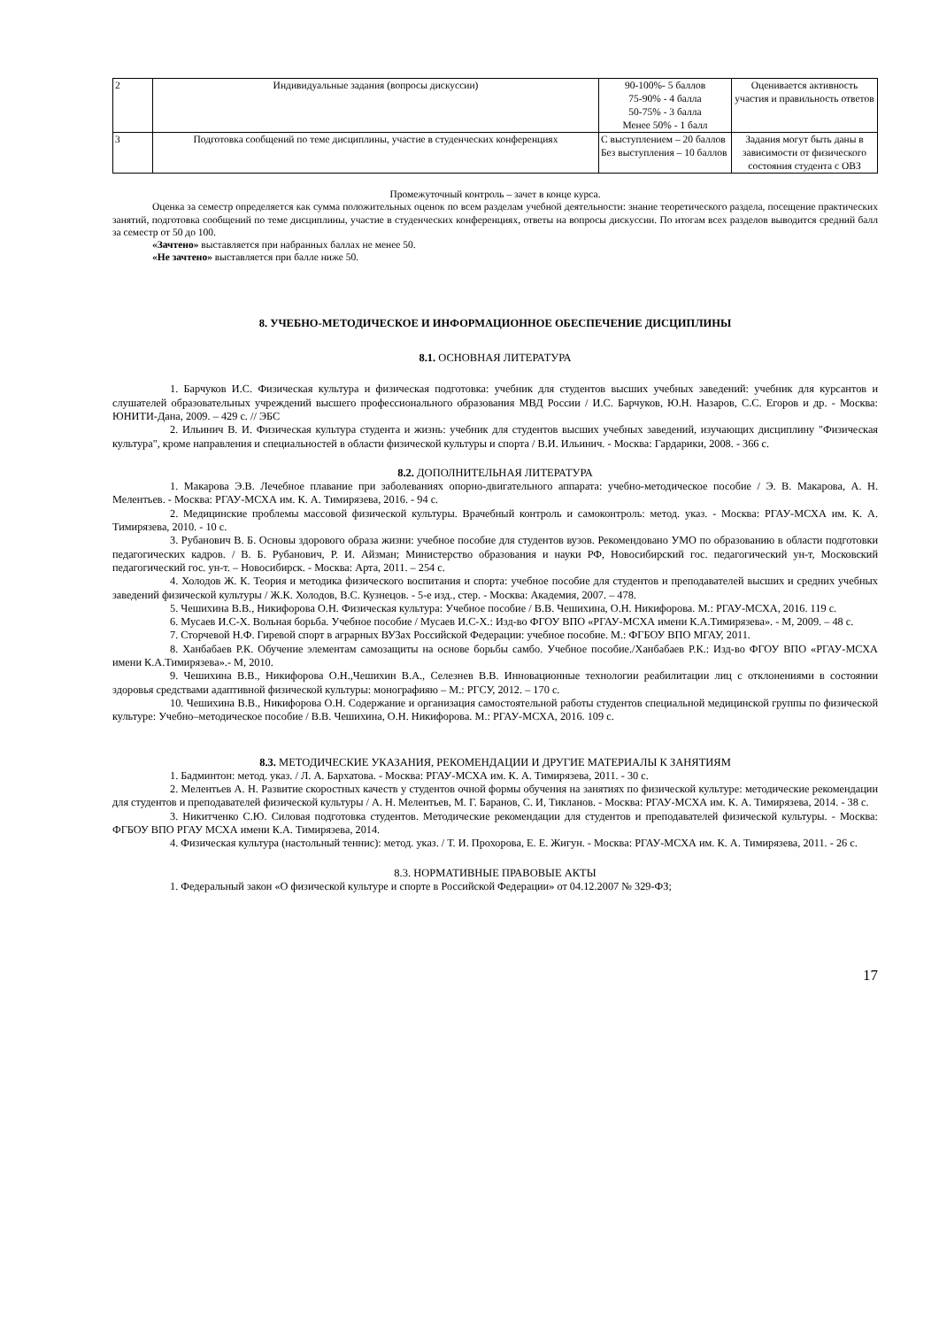| 2 | Индивидуальные задания (вопросы дискуссии) | 90-100%- 5 баллов 75-90% - 4 балла 50-75% - 3 балла Менее 50% - 1 балл | Оценивается активность участия и правильность ответов |
| 3 | Подготовка сообщений по теме дисциплины, участие в студенческих конференциях | С выступлением – 20 баллов Без выступления – 10 баллов | Задания могут быть даны в зависимости от физического состояния студента с ОВЗ |
Промежуточный контроль – зачет в конце курса.
Оценка за семестр определяется как сумма положительных оценок по всем разделам учебной деятельности: знание теоретического раздела, посещение практических занятий, подготовка сообщений по теме дисциплины, участие в студенческих конференциях, ответы на вопросы дискуссии. По итогам всех разделов выводится средний балл за семестр от 50 до 100.
«Зачтено» выставляется при набранных баллах не менее 50.
«Не зачтено» выставляется при балле ниже 50.
8. УЧЕБНО-МЕТОДИЧЕСКОЕ И ИНФОРМАЦИОННОЕ ОБЕСПЕЧЕНИЕ ДИСЦИПЛИНЫ
8.1. ОСНОВНАЯ ЛИТЕРАТУРА
1. Барчуков И.С. Физическая культура и физическая подготовка: учебник для студентов высших учебных заведений: учебник для курсантов и слушателей образовательных учреждений высшего профессионального образования МВД России / И.С. Барчуков, Ю.Н. Назаров, С.С. Егоров и др. - Москва: ЮНИТИ-Дана, 2009. – 429 с. // ЭБС
2. Ильинич В. И. Физическая культура студента и жизнь: учебник для студентов высших учебных заведений, изучающих дисциплину "Физическая культура", кроме направления и специальностей в области физической культуры и спорта / В.И. Ильинич. - Москва: Гардарики, 2008. - 366 с.
8.2. ДОПОЛНИТЕЛЬНАЯ ЛИТЕРАТУРА
1. Макарова Э.В. Лечебное плавание при заболеваниях опорно-двигательного аппарата: учебно-методическое пособие / Э. В. Макарова, А. Н. Мелентьев. - Москва: РГАУ-МСХА им. К. А. Тимирязева, 2016. - 94 с.
2. Медицинские проблемы массовой физической культуры. Врачебный контроль и самоконтроль: метод. указ. - Москва: РГАУ-МСХА им. К. А. Тимирязева, 2010. - 10 с.
3. Рубанович В. Б. Основы здорового образа жизни: учебное пособие для студентов вузов. Рекомендовано УМО по образованию в области подготовки педагогических кадров. / В. Б. Рубанович, Р. И. Айзман; Министерство образования и науки РФ, Новосибирский гос. педагогический ун-т, Московский педагогический гос. ун-т. – Новосибирск. - Москва: Арта, 2011. – 254 с.
4. Холодов Ж. К. Теория и методика физического воспитания и спорта: учебное пособие для студентов и преподавателей высших и средних учебных заведений физической культуры / Ж.К. Холодов, В.С. Кузнецов. - 5-е изд., стер. - Москва: Академия, 2007. – 478.
5. Чешихина В.В., Никифорова О.Н. Физическая культура: Учебное пособие / В.В. Чешихина, О.Н. Никифорова. М.: РГАУ-МСХА, 2016. 119 с.
6. Мусаев И.С-Х. Вольная борьба. Учебное пособие / Мусаев И.С-Х.: Изд-во ФГОУ ВПО «РГАУ-МСХА имени К.А.Тимирязева». - М, 2009. – 48 с.
7. Сторчевой Н.Ф. Гиревой спорт в аграрных ВУЗах Российской Федерации: учебное пособие. М.: ФГБОУ ВПО МГАУ, 2011.
8. Ханбабаев Р.К. Обучение элементам самозащиты на основе борьбы самбо. Учебное пособие./Ханбабаев Р.К.: Изд-во ФГОУ ВПО «РГАУ-МСХА имени К.А.Тимирязева».- М, 2010.
9. Чешихина В.В., Никифорова О.Н.,Чешихин В.А., Селезнев В.В. Инновационные технологии реабилитации лиц с отклонениями в состоянии здоровья средствами адаптивной физической культуры: монографияю – М.: РГСУ, 2012. – 170 с.
10. Чешихина В.В., Никифорова О.Н. Содержание и организация самостоятельной работы студентов специальной медицинской группы по физической культуре: Учебно–методическое пособие / В.В. Чешихина, О.Н. Никифорова. М.: РГАУ-МСХА, 2016. 109 с.
8.3. МЕТОДИЧЕСКИЕ УКАЗАНИЯ, РЕКОМЕНДАЦИИ И ДРУГИЕ МАТЕРИАЛЫ К ЗАНЯТИЯМ
1. Бадминтон: метод. указ. / Л. А. Бархатова. - Москва: РГАУ-МСХА им. К. А. Тимирязева, 2011. - 30 с.
2. Мелентьев А. Н. Развитие скоростных качеств у студентов очной формы обучения на занятиях по физической культуре: методические рекомендации для студентов и преподавателей физической культуры / А. Н. Мелентьев, М. Г. Баранов, С. И, Тикланов. - Москва: РГАУ-МСХА им. К. А. Тимирязева, 2014. - 38 с.
3. Никитченко С.Ю. Силовая подготовка студентов. Методические рекомендации для студентов и преподавателей физической культуры. - Москва: ФГБОУ ВПО РГАУ МСХА имени К.А. Тимирязева, 2014.
4. Физическая культура (настольный теннис): метод. указ. / Т. И. Прохорова, Е. Е. Жигун. - Москва: РГАУ-МСХА им. К. А. Тимирязева, 2011. - 26 с.
8.3. НОРМАТИВНЫЕ ПРАВОВЫЕ АКТЫ
1. Федеральный закон «О физической культуре и спорте в Российской Федерации» от 04.12.2007 № 329-ФЗ;
17